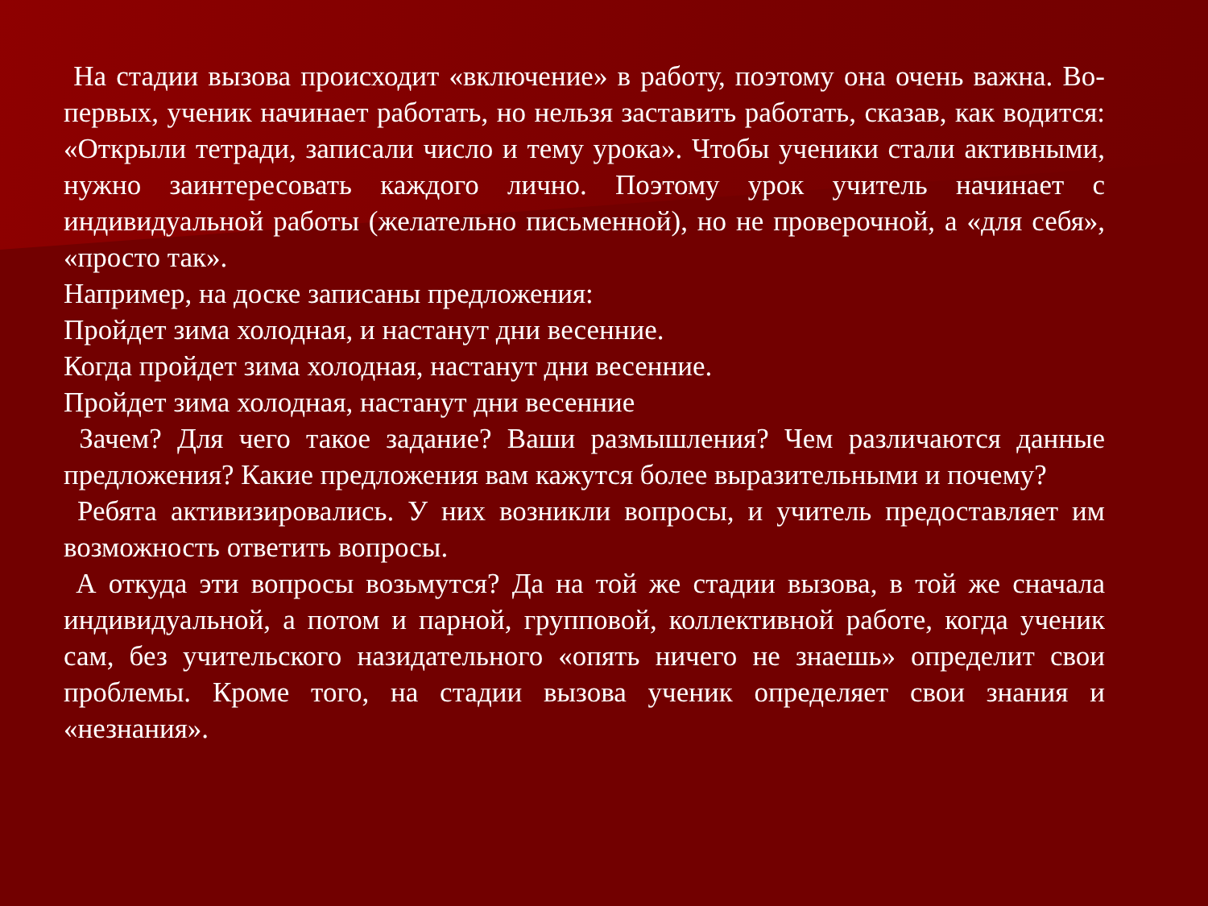На стадии вызова происходит «включение» в работу, поэтому она очень важна. Во-первых, ученик начинает работать, но нельзя заставить работать, сказав, как водится: «Открыли тетради, записали число и тему урока». Чтобы ученики стали активными, нужно заинтересовать каждого лично. Поэтому урок учитель начинает с индивидуальной работы (желательно письменной), но не проверочной, а «для себя», «просто так».
Например, на доске записаны предложения:
Пройдет зима холодная, и настанут дни весенние.
Когда пройдет зима холодная, настанут дни весенние.
Пройдет зима холодная, настанут дни весенние
Зачем? Для чего такое задание? Ваши размышления? Чем различаются данные предложения? Какие предложения вам кажутся более выразительными и почему?
Ребята активизировались. У них возникли вопросы, и учитель предоставляет им возможность ответить вопросы.
А откуда эти вопросы возьмутся? Да на той же стадии вызова, в той же сначала индивидуальной, а потом и парной, групповой, коллективной работе, когда ученик сам, без учительского назидательного «опять ничего не знаешь» определит свои проблемы. Кроме того, на стадии вызова ученик определяет свои знания и «незнания».